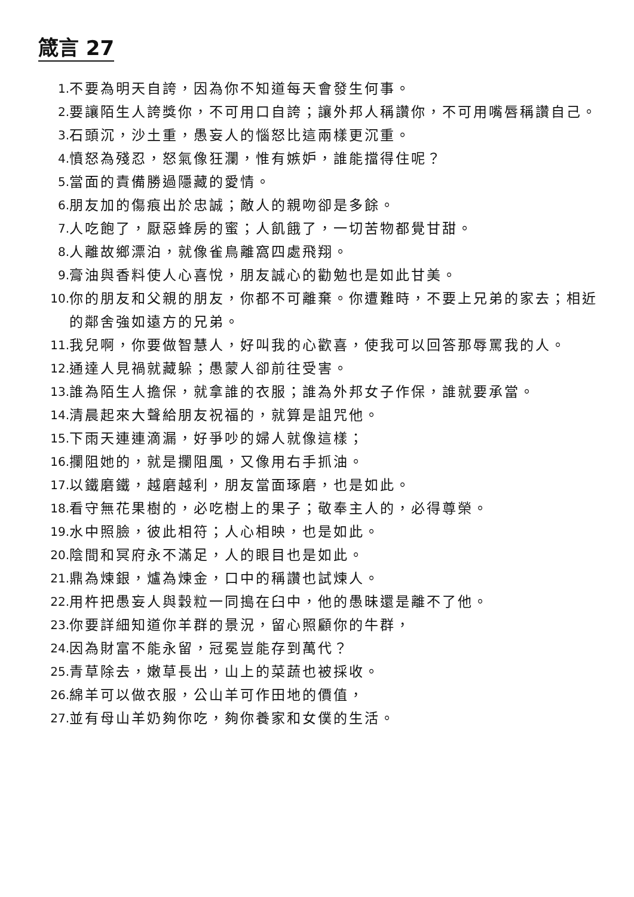箴言 27
1. 不要為明天自誇，因為你不知道每天會發生何事。
2. 要讓陌生人誇獎你，不可用口自誇；讓外邦人稱讚你，不可用嘴唇稱讚自己。
3. 石頭沉，沙土重，愚妄人的惱怒比這兩樣更沉重。
4. 憤怒為殘忍，怒氣像狂瀾，惟有嫉妒，誰能擋得住呢？
5. 當面的責備勝過隱藏的愛情。
6. 朋友加的傷痕出於忠誠；敵人的親吻卻是多餘。
7. 人吃飽了，厭惡蜂房的蜜；人飢餓了，一切苦物都覺甘甜。
8. 人離故鄉漂泊，就像雀鳥離窩四處飛翔。
9. 膏油與香料使人心喜悅，朋友誠心的勸勉也是如此甘美。
10. 你的朋友和父親的朋友，你都不可離棄。你遭難時，不要上兄弟的家去；相近的鄰舍強如遠方的兄弟。
11. 我兒啊，你要做智慧人，好叫我的心歡喜，使我可以回答那辱罵我的人。
12. 通達人見禍就藏躲；愚蒙人卻前往受害。
13. 誰為陌生人擔保，就拿誰的衣服；誰為外邦女子作保，誰就要承當。
14. 清晨起來大聲給朋友祝福的，就算是詛咒他。
15. 下雨天連連滴漏，好爭吵的婦人就像這樣；
16. 攔阻她的，就是攔阻風，又像用右手抓油。
17. 以鐵磨鐵，越磨越利，朋友當面琢磨，也是如此。
18. 看守無花果樹的，必吃樹上的果子；敬奉主人的，必得尊榮。
19. 水中照臉，彼此相符；人心相映，也是如此。
20. 陰間和冥府永不滿足，人的眼目也是如此。
21. 鼎為煉銀，爐為煉金，口中的稱讚也試煉人。
22. 用杵把愚妄人與穀粒一同搗在臼中，他的愚昧還是離不了他。
23. 你要詳細知道你羊群的景況，留心照顧你的牛群，
24. 因為財富不能永留，冠冕豈能存到萬代？
25. 青草除去，嫩草長出，山上的菜蔬也被採收。
26. 綿羊可以做衣服，公山羊可作田地的價值，
27. 並有母山羊奶夠你吃，夠你養家和女僕的生活。